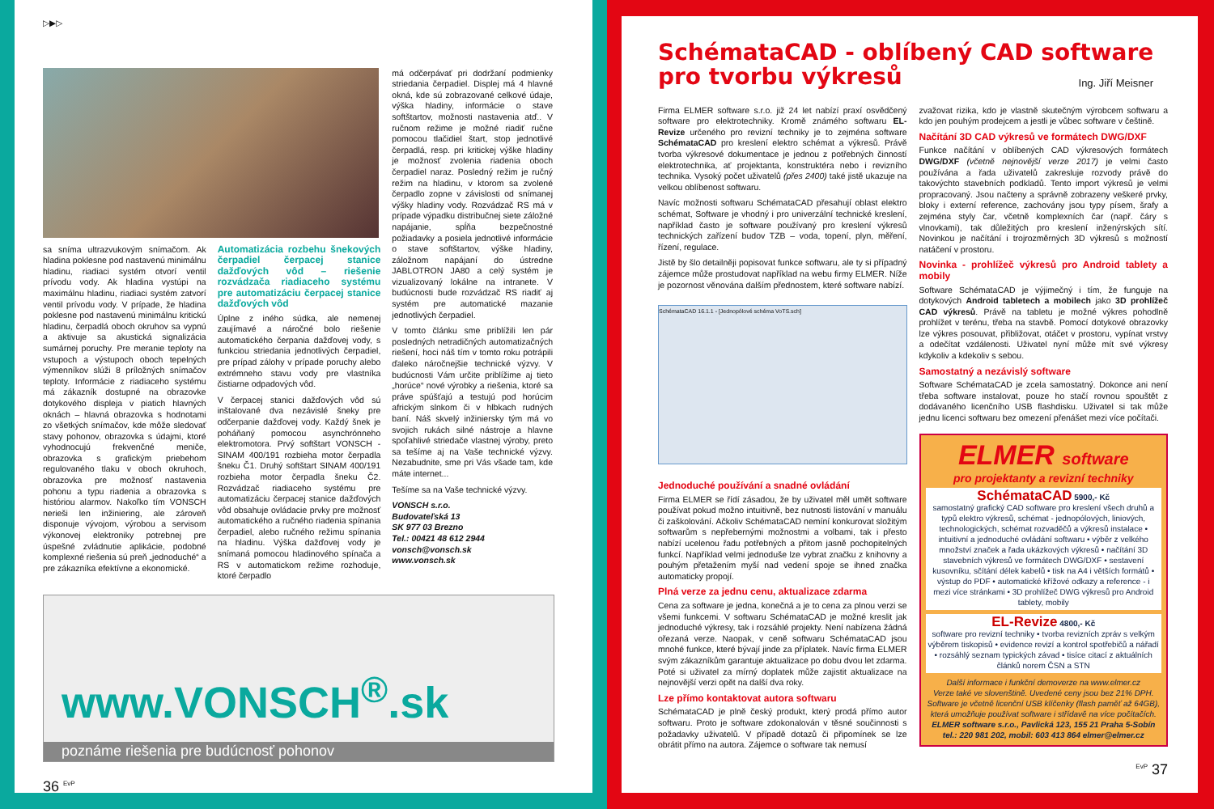▷▶▷
sa sníma ultrazvukovým snímačom. Ak hladina poklesne pod nastavenú minimálnu hladinu, riadiaci systém otvorí ventil prívodu vody. Ak hladina vystúpi na maximálnu hladinu, riadiaci systém zatvorí ventil prívodu vody. V prípade, že hladina poklesne pod nastavenú minimálnu kritickú hladinu, čerpadlá oboch okruhov sa vypnú a aktivuje sa akustická signalizácia sumárnej poruchy. Pre meranie teploty na vstupoch a výstupoch oboch tepelných výmenníkov slúži 8 príložných snímačov teploty. Informácie z riadiaceho systému má zákazník dostupné na obrazovke dotykového displeja v piatich hlavných oknách – hlavná obrazovka s hodnotami zo všetkých snímačov, kde môže sledovať stavy pohonov, obrazovka s údajmi, ktoré vyhodnocujú frekvenčné meniče, obrazovka s grafickým priebehom regulovaného tlaku v oboch okruhoch, obrazovka pre možnosť nastavenia pohonu a typu riadenia a obrazovka s históriou alarmov. Nakoľko tím VONSCH nerieši len inžiniering, ale zároveň disponuje vývojom, výrobou a servisom výkonovej elektroniky potrebnej pre úspešné zvládnutie aplikácie, podobné komplexné riešenia sú preň „jednoduché“ a pre zákazníka efektívne a ekonomické.
Automatizácia rozbehu šnekových čerpadiel čerpacej stanice dažďových vôd – riešenie rozvádzača riadiaceho systému pre automatizáciu čerpacej stanice dažďových vôd
Úplne z iného súdka, ale nemenej zaujímavé a náročné bolo riešenie automatického čerpania dažďovej vody, s funkciou striedania jednotlivých čerpadiel, pre prípad zálohy v prípade poruchy alebo extrémneho stavu vody pre vlastníka čistiarne odpadových vôd.
V čerpacej stanici dažďových vôd sú inštalované dva nezávislé šneky pre odčerpanie dažďovej vody. Každý šnek je poháňaný pomocou asynchrónneho elektromotora. Prvý softštart VONSCH - SINAM 400/191 rozbieha motor čerpadla šneku Č1. Druhý softštart SINAM 400/191 rozbieha motor čerpadla šneku Č2. Rozvádzač riadiaceho systému pre automatizáciu čerpacej stanice dažďových vôd obsahuje ovládacie prvky pre možnosť automatického a ručného riadenia spínania čerpadiel, alebo ručného režimu spínania na hladinu. Výška dažďovej vody je snímaná pomocou hladinového spínača a RS v automatickom režime rozhoduje, ktoré čerpadlo
má odčerpávať pri dodržaní podmienky striedania čerpadiel. Displej má 4 hlavné okná, kde sú zobrazované celkové údaje, výška hladiny, informácie o stave softštartov, možnosti nastavenia atď.. V ručnom režime je možné riadiť ručne pomocou tlačidiel štart, stop jednotlivé čerpadlá, resp. pri kritickej výške hladiny je možnosť zvolenia riadenia oboch čerpadiel naraz. Posledný režim je ručný režim na hladinu, v ktorom sa zvolené čerpadlo zopne v závislosti od snímanej výšky hladiny vody. Rozvádzač RS má v prípade výpadku distribučnej siete záložné napájanie, spĺňa bezpečnostné požiadavky a posiela jednotlivé informácie o stave softštartov, výške hladiny, záložnom napájaní do ústredne JABLOTRON JA80 a celý systém je vizualizovaný lokálne na intranete. V budúcnosti bude rozvádzač RS riadiť aj systém pre automatické mazanie jednotlivých čerpadiel.
V tomto článku sme priblížili len pár posledných netradičných automatizačných riešení, hoci náš tím v tomto roku potrápili ďaleko náročnejšie technické výzvy. V budúcnosti Vám určite priblížime aj tieto „horúce“ nové výrobky a riešenia, ktoré sa práve spúšťajú a testujú pod horúcim africkým slnkom či v hlbkach rudných baní. Náš skvelý inžiniersky tým má vo svojich rukách silné nástroje a hlavne spoľahlivé striedače vlastnej výroby, preto sa tešíme aj na Vaše technické výzvy. Nezabudnite, sme pri Vás všade tam, kde máte internet...
Tešíme sa na Vaše technické výzvy.
VONSCH s.r.o.
Budovateľská 13
SK 977 03 Brezno
Tel.: 00421 48 612 2944
vonsch@vonsch.sk
www.vonsch.sk
www.VONSCH<sup>®</sup>.sk
poznáme riešenia pre budúcnosť pohonov
36 <sup>EvP</sup>
SchémataCAD - oblíbený CAD software pro tvorbu výkresů
Ing. Jiří Meisner
Firma ELMER software s.r.o. již 24 let nabízí praxí osvědčený software pro elektrotechniky. Kromě známého softwaru EL-Revize určeného pro revizní techniky je to zejména software SchémataCAD pro kreslení elektro schémat a výkresů. Právě tvorba výkresové dokumentace je jednou z potřebných činností elektrotechnika, ať projektanta, konstruktéra nebo i revizního technika. Vysoký počet uživatelů (přes 2400) také jistě ukazuje na velkou oblíbenost softwaru.
Navíc možnosti softwaru SchémataCAD přesahují oblast elektro schémat, Software je vhodný i pro univerzální technické kreslení, například často je software používaný pro kreslení výkresů technických zařízení budov TZB – voda, topení, plyn, měření, řízení, regulace.
Jistě by šlo detailněji popisovat funkce softwaru, ale ty si případný zájemce může prostudovat například na webu firmy ELMER. Níže je pozornost věnována dalším přednostem, které software nabízí.
SchémataCAD 16.1.1 - [Jednopólové schéma VoTS.sch]
Jednoduché používání a snadné ovládání
Firma ELMER se řídí zásadou, že by uživatel měl umět software používat pokud možno intuitivně, bez nutnosti listování v manuálu či zaškolování. Ačkoliv SchémataCAD nemíní konkurovat složitým softwarům s nepřebernými možnostmi a volbami, tak i přesto nabízí ucelenou řadu potřebných a přitom jasně pochopitelných funkcí. Například velmi jednoduše lze vybrat značku z knihovny a pouhým přetažením myší nad vedení spoje se ihned značka automaticky propojí.
Plná verze za jednu cenu, aktualizace zdarma
Cena za software je jedna, konečná a je to cena za plnou verzi se všemi funkcemi. V softwaru SchémataCAD je možné kreslit jak jednoduché výkresy, tak i rozsáhlé projekty. Není nabízena žádná ořezaná verze. Naopak, v ceně softwaru SchémataCAD jsou mnohé funkce, které bývají jinde za příplatek. Navíc firma ELMER svým zákazníkům garantuje aktualizace po dobu dvou let zdarma. Poté si uživatel za mírný doplatek může zajistit aktualizace na nejnovější verzi opět na další dva roky.
Lze přímo kontaktovat autora softwaru
SchémataCAD je plně český produkt, který prodá přímo autor softwaru. Proto je software zdokonalován v těsné součinnosti s požadavky uživatelů. V případě dotazů či připomínek se lze obrátit přímo na autora. Zájemce o software tak nemusí
zvažovat rizika, kdo je vlastně skutečným výrobcem softwaru a kdo jen pouhým prodejcem a jestli je vůbec software v češtině.
Načítání 3D CAD výkresů ve formátech DWG/DXF
Funkce načítání v oblíbených CAD výkresových formátech DWG/DXF (včetně nejnovější verze 2017) je velmi často používána a řada uživatelů zakresluje rozvody právě do takovýchto stavebních podkladů. Tento import výkresů je velmi propracovaný. Jsou načteny a správně zobrazeny veškeré prvky, bloky i externí reference, zachovány jsou typy písem, šrafy a zejména styly čar, včetně komplexních čar (např. čáry s vlnovkami), tak důležitých pro kreslení inženýrských sítí. Novinkou je načítání i trojrozměrných 3D výkresů s možností natáčení v prostoru.
Novinka - prohlížeč výkresů pro Android tablety a mobily
Software SchémataCAD je výjimečný i tím, že funguje na dotykových Android tabletech a mobilech jako 3D prohlížeč CAD výkresů. Právě na tabletu je možné výkres pohodlně prohlížet v terénu, třeba na stavbě. Pomocí dotykové obrazovky lze výkres posouvat, přibližovat, otáčet v prostoru, vypínat vrstvy a odečítat vzdálenosti. Uživatel nyní může mít své výkresy kdykoliv a kdekoliv s sebou.
Samostatný a nezávislý software
Software SchémataCAD je zcela samostatný. Dokonce ani není třeba software instalovat, pouze ho stačí rovnou spouštět z dodávaného licenčního USB flashdisku. Uživatel si tak může jednu licenci softwaru bez omezení přenášet mezi více počítači.
ELMER software
pro projektanty a revizní techniky
SchémataCAD 5900,- Kč
samostatný grafický CAD software pro kreslení všech druhů a typů elektro výkresů, schémat - jednopólových, liniových, technologických, schémat rozvaděčů a výkresů instalace • intuitivní a jednoduché ovládání softwaru • výběr z velkého množství značek a řada ukázkových výkresů • načítání 3D stavebních výkresů ve formátech DWG/DXF • sestavení kusovníku, sčítání délek kabelů • tisk na A4 i větších formátů • výstup do PDF • automatické křížové odkazy a reference - i mezi více stránkami • 3D prohlížeč DWG výkresů pro Android tablety, mobily
EL-Revize 4800,- Kč
software pro revizní techniky • tvorba revizních zpráv s velkým výběrem tiskopisů • evidence revizí a kontrol spotřebičů a nářadí • rozsáhlý seznam typických závad • tisíce citací z aktuálních článků norem ČSN a STN
Další informace i funkční demoverze na www.elmer.cz
Verze také ve slovenštině. Uvedené ceny jsou bez 21% DPH.
Software je včetně licenční USB klíčenky (flash paměť až 64GB), která umožňuje používat software i střídavě na více počítačích.
ELMER software s.r.o., Pavlická 123, 155 21 Praha 5-Sobín
tel.: 220 981 202, mobil: 603 413 864 elmer@elmer.cz
<sup>EvP</sup> 37